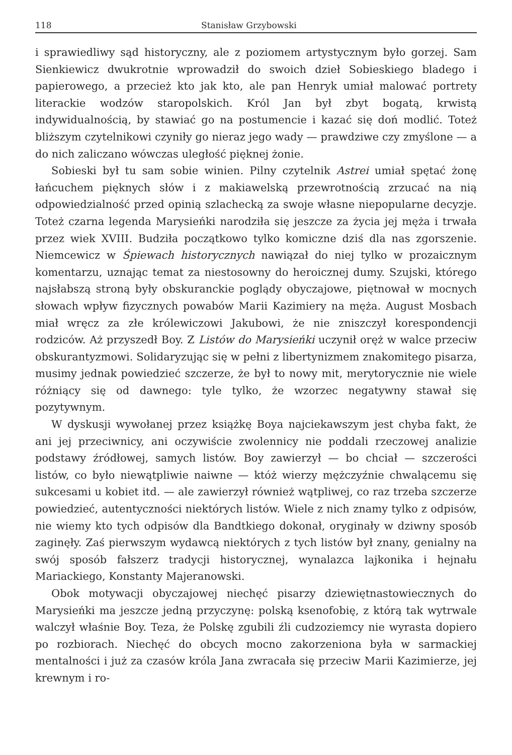118 Stanisław Grzybowski
i sprawiedliwy sąd historyczny, ale z poziomem artystycznym było gorzej. Sam Sienkiewicz dwukrotnie wprowadził do swoich dzieł Sobieskiego bladego i papierowego, a przecież kto jak kto, ale pan Henryk umiał malować portrety literackie wodzów staropolskich. Król Jan był zbyt bogatą, krwistą indywidualnością, by stawiać go na postumencie i kazać się doń modlić. Toteż bliższym czytelnikowi czyniły go nieraz jego wady — prawdziwe czy zmyślone — a do nich zaliczano wówczas uległość pięknej żonie.
Sobieski był tu sam sobie winien. Pilny czytelnik Astrei umiał spętać żonę łańcuchem pięknych słów i z makiawelską przewrotnością zrzucać na nią odpowiedzialność przed opinią szlachecką za swoje własne niepopularne decyzje. Toteż czarna legenda Marysieńki narodziła się jeszcze za życia jej męża i trwała przez wiek XVIII. Budziła początkowo tylko komiczne dziś dla nas zgorszenie. Niemcewicz w Śpiewach historycznych nawiązał do niej tylko w prozaicznym komentarzu, uznając temat za niestosowny do heroicznej dumy. Szujski, którego najsłabszą stroną były obskuranckie poglądy obyczajowe, piętnował w mocnych słowach wpływ fizycznych powabów Marii Kazimiery na męża. August Mosbach miał wręcz za złe królewiczowi Jakubowi, że nie zniszczył korespondencji rodziców. Aż przyszedł Boy. Z Listów do Marysieńki uczynił oręż w walce przeciw obskurantyzmowi. Solidaryzując się w pełni z libertynizmem znakomitego pisarza, musimy jednak powiedzieć szczerze, że był to nowy mit, merytorycznie nie wiele różniący się od dawnego: tyle tylko, że wzorzec negatywny stawał się pozytywnym.
W dyskusji wywołanej przez książkę Boya najciekawszym jest chyba fakt, że ani jej przeciwnicy, ani oczywiście zwolennicy nie poddali rzeczowej analizie podstawy źródłowej, samych listów. Boy zawierzył — bo chciał — szczerości listów, co było niewątpliwie naiwne — któż wierzy mężczyźnie chwalącemu się sukcesami u kobiet itd. — ale zawierzył również wątpliwej, co raz trzeba szczerze powiedzieć, autentyczności niektórych listów. Wiele z nich znamy tylko z odpisów, nie wiemy kto tych odpisów dla Bandtkiego dokonał, oryginały w dziwny sposób zaginęły. Zaś pierwszym wydawcą niektórych z tych listów był znany, genialny na swój sposób fałszerz tradycji historycznej, wynalazca lajkonika i hejnału Mariackiego, Konstanty Majeranowski.
Obok motywacji obyczajowej niechęć pisarzy dziewiętnastowiecznych do Marysieńki ma jeszcze jedną przyczynę: polską ksenofobię, z którą tak wytrwale walczył właśnie Boy. Teza, że Polskę zgubili źli cudzoziemcy nie wyrasta dopiero po rozbiorach. Niechęć do obcych mocno zakorzeniona była w sarmackiej mentalności i już za czasów króla Jana zwracała się przeciw Marii Kazimierze, jej krewnym i ro-